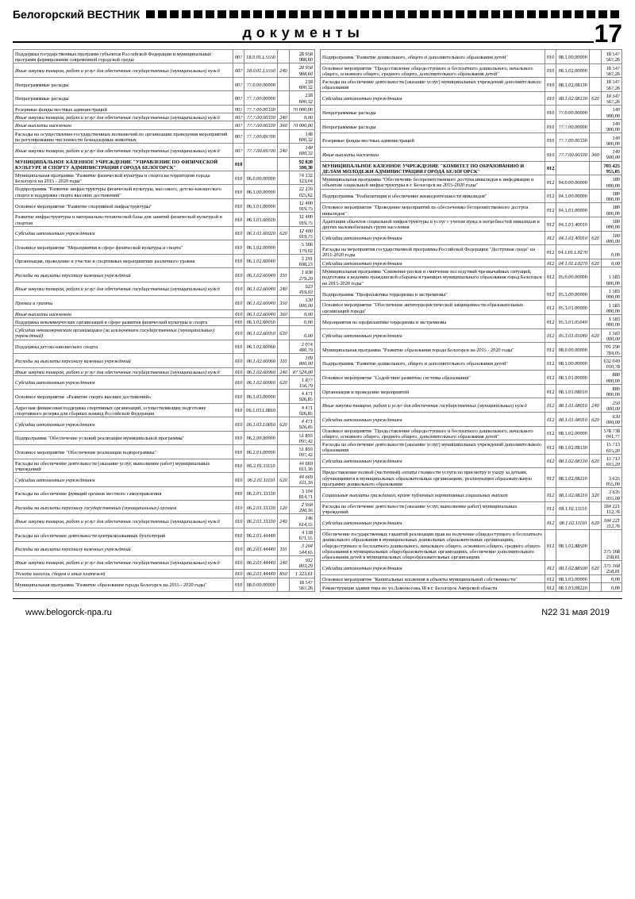Белогорский ВЕСТНИК
документы
17
| Поддержка государственных программ субъектов Российской Федерации и муниципальных программ формирования современной городской среды | 007 | 18.0.01.L5550 | | 28 958 988,60 |
| Иные закупки товаров, работ и услуг для обеспечения государственных (муниципальных) нужд | 007 | 18.0.01.L5550 | 240 | 28 958 988,60 |
| Непрограммные расходы | 007 | 77.0.00.00000 | | 218 600,32 |
| Непрограммные расходы | 007 | 77.7.00.00000 | | 218 600,32 |
| Резервные фонды местных администраций | 007 | 77.7.00.00330 | | 70 000,00 |
| Иные закупки товаров, работ и услуг для обеспечения государственных (муниципальных) нужд | 007 | 77.7.00.00330 | 240 | 0,00 |
| Иные выплаты населению | 007 | 77.7.00.00330 | 360 | 70 000,00 |
| Расходы на осуществление государственных полномочий по организации проведения мероприятий по регулированию численности безнадзорных животных | 007 | 77.7.00.69700 | | 148 600,32 |
| Иные закупки товаров, работ и услуг для обеспечения государственных (муниципальных) нужд | 007 | 77.7.00.69700 | 240 | 148 600,32 |
| МУНИЦИПАЛЬНОЕ КАЗЕННОЕ УЧРЕЖДЕНИЕ "УПРАВЛЕНИЕ ПО ФИЗИЧЕСКОЙ КУЛЬТУРЕ И СПОРТУ АДМИНИСТРАЦИИ ГОРОДА БЕЛОГОРСК" | 010 | | | 92 820 590,30 |
| Муниципальная программа "Развитие физической культуры и спорта на территории города Белогорск на 2015 - 2020 годы" | 010 | 06.0.00.00000 | | 74 132 123,04 |
| Подпрограмма "Развитие инфраструктуры физической культуры, массового, детско-юношеского спорта и поддержка спорта высоких достижений" | 010 | 06.1.00.00000 | | 22 239 025,62 |
| Основное мероприятие "Развитие спортивной инфраструктуры" | 010 | 06.1.01.00000 | | 12 400 919,75 |
| Развитие инфраструктуры и материально-технической базы для занятий физической культурой и спортом | 010 | 06.1.01.60020 | | 12 400 919,75 |
| Субсидии автономным учреждениям | 010 | 06.1.01.60020 | 620 | 12 400 919,75 |
| Основное мероприятие "Мероприятия в сфере физической культуры и спорта" | 010 | 06.1.02.00000 | | 5 366 179,02 |
| Организация, проведение и участие в спортивных мероприятиях различного уровня | 010 | 06.1.02.60040 | | 3 291 698,23 |
| Расходы на выплаты персоналу казенных учреждений | 010 | 06.1.02.60040 | 110 | 1 838 279,20 |
| Иные закупки товаров, работ и услуг для обеспечения государственных (муниципальных) нужд | 010 | 06.1.02.60040 | 240 | 923 419,03 |
| Премии и гранты | 010 | 06.1.02.60040 | 350 | 530 000,00 |
| Иные выплаты населению | 010 | 06.1.02.60040 | 360 | 0,00 |
| Поддержка некоммерческих организаций в сфере развития физической культуры и спорта | 010 | 06.1.02.60050 | | 0,00 |
| Субсидии некоммерческим организациям (за исключением государственных (муниципальных) учреждений) | 010 | 06.1.02.60050 | 630 | 0,00 |
| Поддержка детско-юношеского спорта | 010 | 06.1.02.60060 | | 2 074 480,79 |
| Расходы на выплаты персоналу казенных учреждений | 010 | 06.1.02.60060 | 110 | 109 800,00 |
| Иные закупки товаров, работ и услуг для обеспечения государственных (муниципальных) нужд | 010 | 06.1.02.60060 | 240 | 87 524,00 |
| Субсидии автономным учреждениям | 010 | 06.1.02.60060 | 620 | 1 877 156,79 |
| Основное мероприятие «Развитие спорта высших достижений» | 010 | 06.1.03.00000 | | 4 471 926,85 |
| Адресная финансовая поддержка спортивных организаций, осуществляющих подготовку спортивного резерва для сборных команд Российской Федерации | 010 | 06.1.03.L0810 | | 4 471 926,85 |
| Субсидии автономным учреждениям | 010 | 06.1.03.L0810 | 620 | 4 471 926,85 |
| Подпрограмма "Обеспечение условий реализации муниципальной программы" | 010 | 06.2.00.00000 | | 51 893 097,42 |
| Основное мероприятие "Обеспечение реализации подпрограммы" | 010 | 06.2.01.00000 | | 51 893 097,42 |
| Расходы на обеспечение деятельности (оказание услуг, выполнение работ) муниципальных учреждений | 010 | 06.2.01.11110 | | 44 669 611,16 |
| Субсидии автономным учреждениям | 010 | 06.2.01.11110 | 620 | 44 669 611,16 |
| Расходы на обеспечение функций органов местного самоуправления | 010 | 06.2.01.33330 | | 3 104 814,71 |
| Расходы на выплаты персоналу государственных (муниципальных) органов | 010 | 06.2.01.33330 | 120 | 2 958 200,16 |
| Иные закупки товаров, работ и услуг для обеспечения государственных (муниципальных) нужд | 010 | 06.2.01.33330 | 240 | 146 614,55 |
| Расходы на обеспечение деятельности централизованных бухгалтерий | 010 | 06.2.01.44440 | | 4 118 671,55 |
| Расходы на выплаты персоналу казенных учреждений | 010 | 06.2.01.44440 | 110 | 3 204 544,65 |
| Иные закупки товаров, работ и услуг для обеспечения государственных (муниципальных) нужд | 010 | 06.2.01.44440 | 240 | 912 803,29 |
| Уплата налогов, сборов и иных платежей | 010 | 06.2.01.44440 | 850 | 1 323,61 |
| Муниципальная программа "Развитие образования города Белогорск на 2015 - 2020 годы" | 010 | 08.0.00.00000 | | 18 547 567,26 |
| Подпрограмма "Развитие дошкольного, общего и дополнительного образования детей" | 010 | 08.1.00.00000 | | 18 547 567,26 |
| Основное мероприятие "Предоставление общедоступного и бесплатного дошкольного, начального общего, основного общего, среднего общего, дополнительного образования детей" | 010 | 08.1.02.00000 | | 18 547 567,26 |
| Расходы на обеспечение деятельности (оказание услуг) муниципальных учреждений дополнительного образования | 010 | 08.1.02.08130 | | 18 547 567,26 |
| Субсидии автономным учреждениям | 010 | 08.1.02.08130 | 620 | 18 547 567,26 |
| Непрограммные расходы | 010 | 77.0.00.00000 | | 140 900,00 |
| Непрограммные расходы | 010 | 77.7.00.00000 | | 140 900,00 |
| Резервные фонды местных администраций | 010 | 77.7.00.00330 | | 140 900,00 |
| Иные выплаты населению | 010 | 77.7.00.00330 | 360 | 140 900,00 |
| МУНИЦИПАЛЬНОЕ КАЗЕННОЕ УЧРЕЖДЕНИЕ "КОМИТЕТ ПО ОБРАЗОВАНИЮ И ДЕЛАМ МОЛОДЕЖИ АДМИНИСТРАЦИИ ГОРОДА БЕЛОГОРСК" | 012 | | | 703 425 955,05 |
| Муниципальная программа "Обеспечение беспрепятственного доступа инвалидов к информации и объектам социальной инфраструктуры в г. Белогорск на 2015-2020 годы" | 012 | 04.0.00.00000 | | 180 000,00 |
| Подпрограмма "Реабилитация и обеспечение жизнедеятельности инвалидов" | 012 | 04.1.00.00000 | | 180 000,00 |
| Основное мероприятие "Проведение мероприятий по обеспечению беспрепятственного доступа инвалидов" | 012 | 04.1.01.00000 | | 180 000,00 |
| Адаптация объектов социальной инфраструктуры и услуг с учетом нужд и потребностей инвалидов и других маломобильных групп населения | 012 | 04.1.01.40010 | | 180 000,00 |
| Субсидии автономным учреждениям | 012 | 04.1.01.40010 | 620 | 180 000,00 |
| Расходы на мероприятия государственной программы Российской Федерации "Доступная среда" на 2011-2020 годы | 012 | 04.1.01.L0270 | | 0,00 |
| Субсидии автономным учреждениям | 012 | 04.1.01.L0270 | 620 | 0,00 |
| Муниципальная программа "Снижение рисков и смягчение последствий чрезвычайных ситуаций, подготовка к ведению гражданской обороны в границах муниципального образования город Белогорск на 2015-2020 годы" | 012 | 05.0.00.00000 | | 1 583 000,00 |
| Подпрограмма "Профилактика терроризма и экстремизма" | 012 | 05.3.00.00000 | | 1 583 000,00 |
| Основное мероприятие "Обеспечение антитеррористической защищенности образовательных организаций города" | 012 | 05.3.01.00000 | | 1 583 000,00 |
| Мероприятия по профилактике терроризма и экстремизма | 012 | 05.3.01.05040 | | 1 583 000,00 |
| Субсидии автономным учреждениям | 012 | 05.3.01.05040 | 620 | 1 583 000,00 |
| Муниципальная программа "Развитие образования города Белогорск на 2015 - 2020 годы" | 012 | 08.0.00.00000 | | 701 290 784,05 |
| Подпрограмма "Развитие дошкольного, общего и дополнительного образования детей" | 012 | 08.1.00.00000 | | 632 049 010,78 |
| Основное мероприятие "Содействие развитию системы образования" | 012 | 08.1.01.00000 | | 880 000,00 |
| Организация и проведение мероприятий | 012 | 08.1.01.08010 | | 880 000,00 |
| Иные закупки товаров, работ и услуг для обеспечения государственных (муниципальных) нужд | 012 | 08.1.01.08010 | 240 | 250 000,00 |
| Субсидии автономным учреждениям | 012 | 08.1.01.08010 | 620 | 630 000,00 |
| Основное мероприятие "Предоставление общедоступного и бесплатного дошкольного, начального общего, основного общего, среднего общего, дополнительного образования детей" | 012 | 08.1.02.00000 | | 578 738 041,77 |
| Расходы на обеспечение деятельности (оказание услуг) муниципальных учреждений дополнительного образования | 012 | 08.1.02.08130 | | 15 713 615,20 |
| Субсидии автономным учреждениям | 012 | 08.1.02.08130 | 620 | 15 713 615,20 |
| Предоставление полной (частичной) оплаты стоимости услуги по присмотру и уходу за детьми, обучающимися в муниципальных образовательных организациях, реализующих образовательную программу дошкольного образования | 012 | 08.1.02.08210 | | 3 635 055,00 |
| Социальные выплаты гражданам, кроме публичных нормативных социальных выплат | 012 | 08.1.02.08210 | 320 | 3 635 055,00 |
| Расходы на обеспечение деятельности (оказание услуг, выполнение работ) муниципальных учреждений | 012 | 08.1.02.11110 | | 184 221 112,76 |
| Субсидии автономным учреждениям | 012 | 08.1.02.11110 | 620 | 184 221 112,76 |
| Обеспечение государственных гарантий реализации прав на получение общедоступного и бесплатного дошкольного образования в муниципальных дошкольных образовательных организациях, общедоступного и бесплатного дошкольного, начального общего, основного общего, среднего общего образования в муниципальных общеобразовательных организациях, обеспечение дополнительного образования детей в муниципальных общеобразовательных организациях | 012 | 08.1.02.88500 | | 375 168 258,81 |
| Субсидии автономным учреждениям | 012 | 08.1.02.88500 | 620 | 375 168 258,81 |
| Основное мероприятие "Капитальные вложения в объекты муниципальной собственности" | 012 | 08.1.03.00000 | | 0,00 |
| Реконструкция здания тира по ул.Ломоносова,18 в г. Белогорск Амурской области | 012 | 08.1.03.08220 | | 0,00 |
www.belogorck-npa.ru N22 31 мая 2019